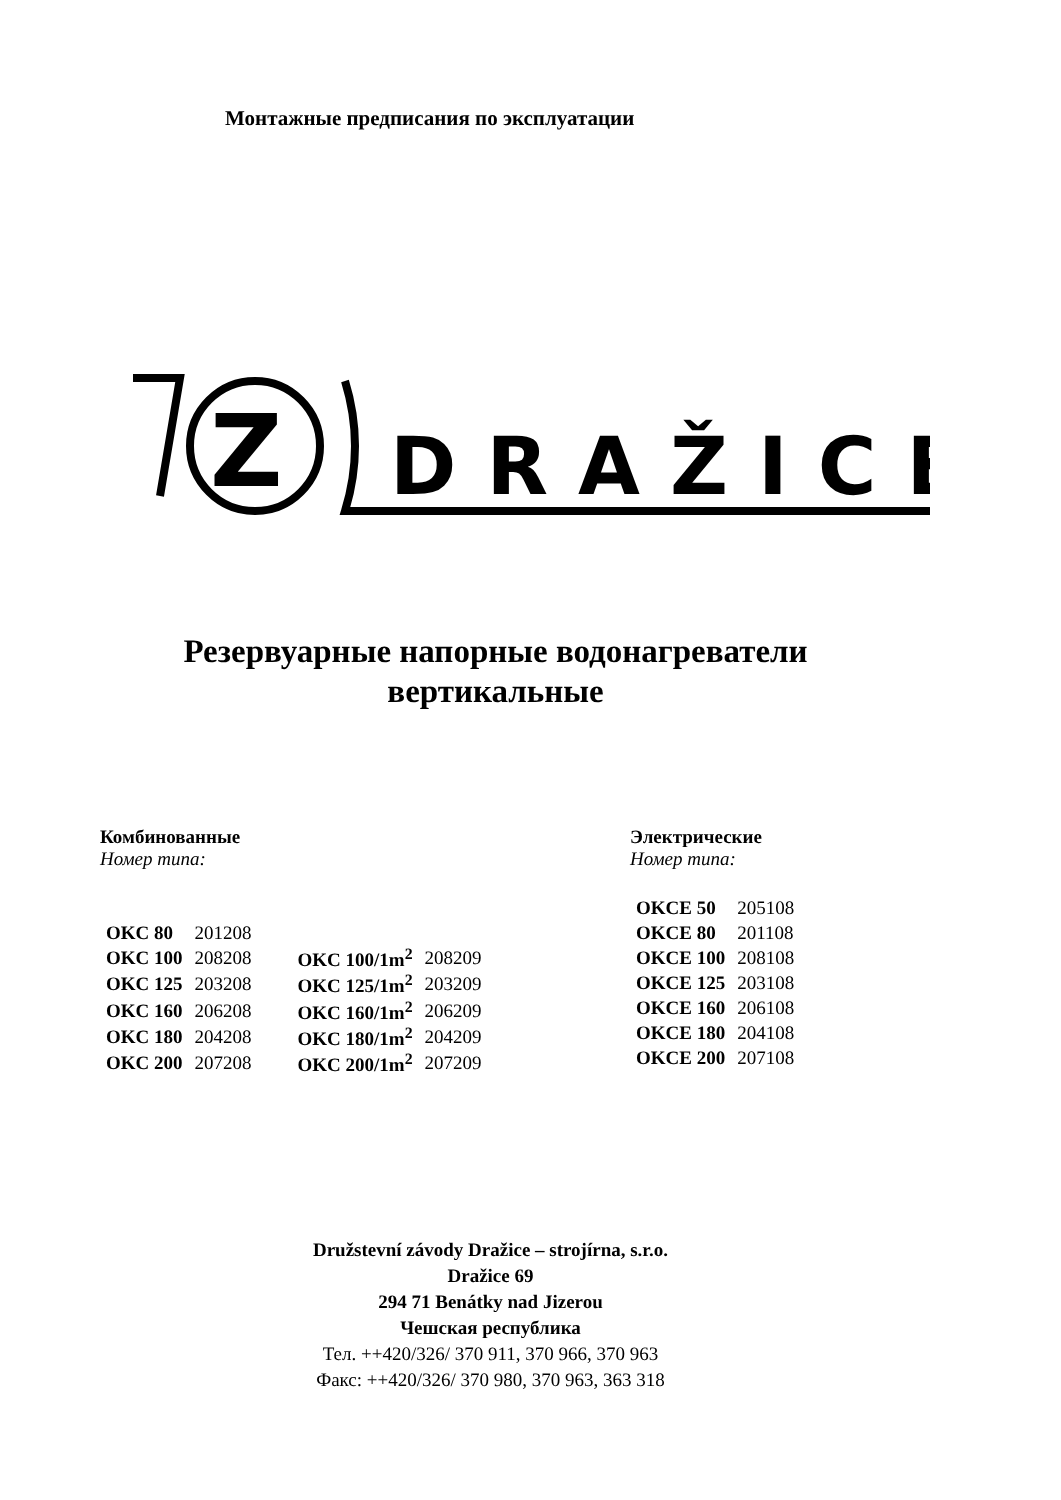Монтажные предписания по эксплуатации
Z
DRAŽICE
Резервуарные напорные водонагреватели
вертикальные
Комбинованные
Номер типа:
| OKC 80 | 201208 | | |
| OKC 100 | 208208 | OKC 100/1m<sup>2</sup> | 208209 |
| OKC 125 | 203208 | OKC 125/1m<sup>2</sup> | 203209 |
| OKC 160 | 206208 | OKC 160/1m<sup>2</sup> | 206209 |
| OKC 180 | 204208 | OKC 180/1m<sup>2</sup> | 204209 |
| OKC 200 | 207208 | OKC 200/1m<sup>2</sup> | 207209 |
Электрические
Номер типа:
| OKCE 50 | 205108 |
| OKCE 80 | 201108 |
| OKCE 100 | 208108 |
| OKCE 125 | 203108 |
| OKCE 160 | 206108 |
| OKCE 180 | 204108 |
| OKCE 200 | 207108 |
Družstevní závody Dražice – strojírna, s.r.o.
Dražice 69
294 71 Benátky nad Jizerou
Чешская республика
Тел. ++420/326/ 370 911, 370 966, 370 963
Факс: ++420/326/ 370 980, 370 963, 363 318